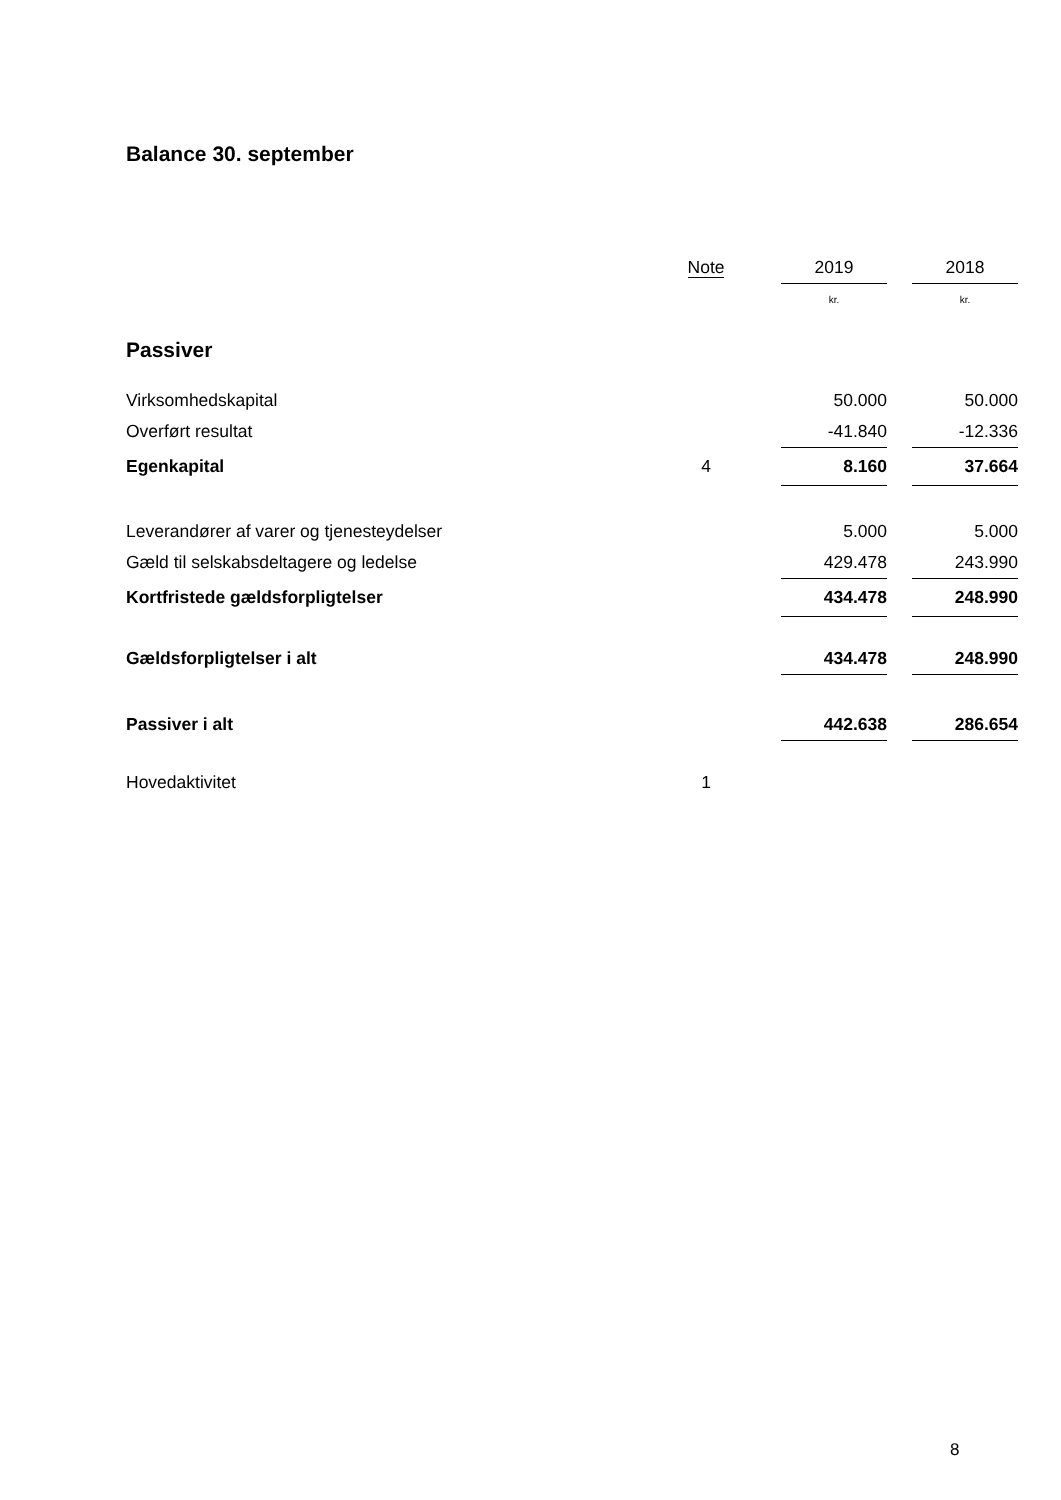Balance 30. september
| | Note | | 2019 | | 2018 |
| --- | --- | --- | --- | --- | --- |
| | | | kr. | | kr. |
| Passiver | | | | | |
| Virksomhedskapital | | | 50.000 | | 50.000 |
| Overført resultat | | | -41.840 | | -12.336 |
| Egenkapital | 4 | | 8.160 | | 37.664 |
| Leverandører af varer og tjenesteydelser | | | 5.000 | | 5.000 |
| Gæld til selskabsdeltagere og ledelse | | | 429.478 | | 243.990 |
| Kortfristede gældsforpligtelser | | | 434.478 | | 248.990 |
| Gældsforpligtelser i alt | | | 434.478 | | 248.990 |
| Passiver i alt | | | 442.638 | | 286.654 |
| Hovedaktivitet | 1 | | | | |
8